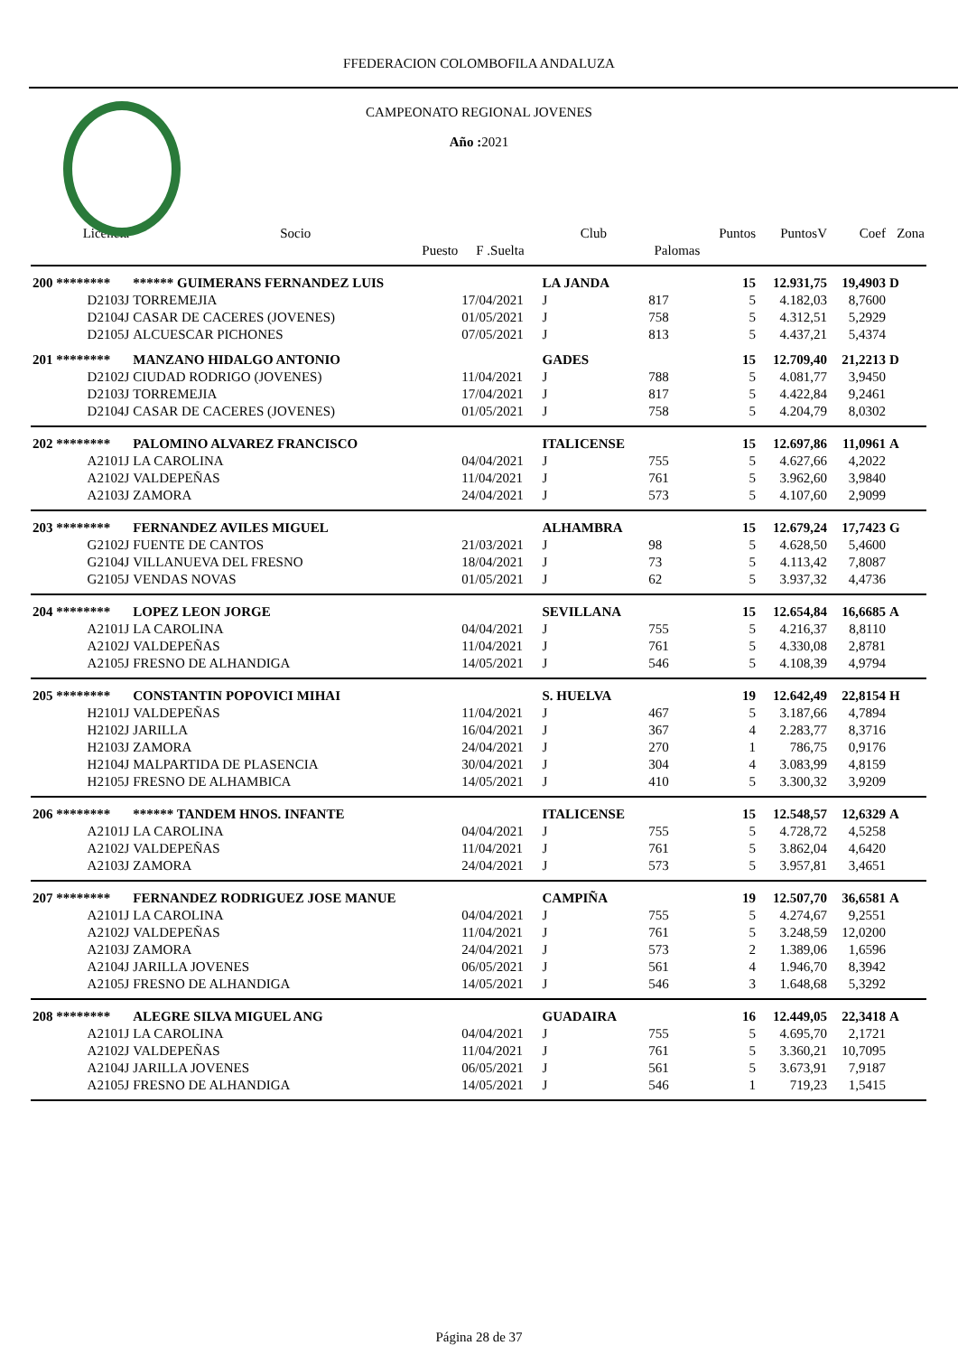FFEDERACION COLOMBOFILA ANDALUZA
CAMPEONATO REGIONAL JOVENES
Año : 2021
| Licencia | Socio | | Club | | Puntos | PuntosV | Coef | Zona |
| --- | --- | --- | --- | --- | --- | --- | --- | --- |
| | Puesto | F .Suelta | | Palomas | | | | |
| 200 ******** | ****** GUIMERANS FERNANDEZ LUIS | | LA JANDA | | 15 | 12.931,75 | 19,4903 | D |
| D2103J | TORREMEJIA | 17/04/2021 | J | 817 | 5 | 4.182,03 | 8,7600 | |
| D2104J | CASAR DE CACERES (JOVENES) | 01/05/2021 | J | 758 | 5 | 4.312,51 | 5,2929 | |
| D2105J | ALCUESCAR PICHONES | 07/05/2021 | J | 813 | 5 | 4.437,21 | 5,4374 | |
| 201 ******** | MANZANO HIDALGO ANTONIO | | GADES | | 15 | 12.709,40 | 21,2213 | D |
| D2102J | CIUDAD RODRIGO (JOVENES) | 11/04/2021 | J | 788 | 5 | 4.081,77 | 3,9450 | |
| D2103J | TORREMEJIA | 17/04/2021 | J | 817 | 5 | 4.422,84 | 9,2461 | |
| D2104J | CASAR DE CACERES (JOVENES) | 01/05/2021 | J | 758 | 5 | 4.204,79 | 8,0302 | |
| 202 ******** | PALOMINO ALVAREZ FRANCISCO | | ITALICENSE | | 15 | 12.697,86 | 11,0961 | A |
| A2101J | LA CAROLINA | 04/04/2021 | J | 755 | 5 | 4.627,66 | 4,2022 | |
| A2102J | VALDEPEÑAS | 11/04/2021 | J | 761 | 5 | 3.962,60 | 3,9840 | |
| A2103J | ZAMORA | 24/04/2021 | J | 573 | 5 | 4.107,60 | 2,9099 | |
| 203 ******** | FERNANDEZ AVILES MIGUEL | | ALHAMBRA | | 15 | 12.679,24 | 17,7423 | G |
| G2102J | FUENTE DE CANTOS | 21/03/2021 | J | 98 | 5 | 4.628,50 | 5,4600 | |
| G2104J | VILLANUEVA DEL FRESNO | 18/04/2021 | J | 73 | 5 | 4.113,42 | 7,8087 | |
| G2105J | VENDAS NOVAS | 01/05/2021 | J | 62 | 5 | 3.937,32 | 4,4736 | |
| 204 ******** | LOPEZ LEON JORGE | | SEVILLANA | | 15 | 12.654,84 | 16,6685 | A |
| A2101J | LA CAROLINA | 04/04/2021 | J | 755 | 5 | 4.216,37 | 8,8110 | |
| A2102J | VALDEPEÑAS | 11/04/2021 | J | 761 | 5 | 4.330,08 | 2,8781 | |
| A2105J | FRESNO DE ALHANDIGA | 14/05/2021 | J | 546 | 5 | 4.108,39 | 4,9794 | |
| 205 ******** | CONSTANTIN POPOVICI MIHAI | | S. HUELVA | | 19 | 12.642,49 | 22,8154 | H |
| H2101J | VALDEPEÑAS | 11/04/2021 | J | 467 | 5 | 3.187,66 | 4,7894 | |
| H2102J | JARILLA | 16/04/2021 | J | 367 | 4 | 2.283,77 | 8,3716 | |
| H2103J | ZAMORA | 24/04/2021 | J | 270 | 1 | 786,75 | 0,9176 | |
| H2104J | MALPARTIDA DE PLASENCIA | 30/04/2021 | J | 304 | 4 | 3.083,99 | 4,8159 | |
| H2105J | FRESNO DE ALHAMBICA | 14/05/2021 | J | 410 | 5 | 3.300,32 | 3,9209 | |
| 206 ******** | ****** TANDEM HNOS. INFANTE | | ITALICENSE | | 15 | 12.548,57 | 12,6329 | A |
| A2101J | LA CAROLINA | 04/04/2021 | J | 755 | 5 | 4.728,72 | 4,5258 | |
| A2102J | VALDEPEÑAS | 11/04/2021 | J | 761 | 5 | 3.862,04 | 4,6420 | |
| A2103J | ZAMORA | 24/04/2021 | J | 573 | 5 | 3.957,81 | 3,4651 | |
| 207 ******** | FERNANDEZ RODRIGUEZ JOSE MANUE | | CAMPIÑA | | 19 | 12.507,70 | 36,6581 | A |
| A2101J | LA CAROLINA | 04/04/2021 | J | 755 | 5 | 4.274,67 | 9,2551 | |
| A2102J | VALDEPEÑAS | 11/04/2021 | J | 761 | 5 | 3.248,59 | 12,0200 | |
| A2103J | ZAMORA | 24/04/2021 | J | 573 | 2 | 1.389,06 | 1,6596 | |
| A2104J | JARILLA JOVENES | 06/05/2021 | J | 561 | 4 | 1.946,70 | 8,3942 | |
| A2105J | FRESNO DE ALHANDIGA | 14/05/2021 | J | 546 | 3 | 1.648,68 | 5,3292 | |
| 208 ******** | ALEGRE SILVA MIGUEL ANG | | GUADAIRA | | 16 | 12.449,05 | 22,3418 | A |
| A2101J | LA CAROLINA | 04/04/2021 | J | 755 | 5 | 4.695,70 | 2,1721 | |
| A2102J | VALDEPEÑAS | 11/04/2021 | J | 761 | 5 | 3.360,21 | 10,7095 | |
| A2104J | JARILLA JOVENES | 06/05/2021 | J | 561 | 5 | 3.673,91 | 7,9187 | |
| A2105J | FRESNO DE ALHANDIGA | 14/05/2021 | J | 546 | 1 | 719,23 | 1,5415 | |
Página 28 de 37